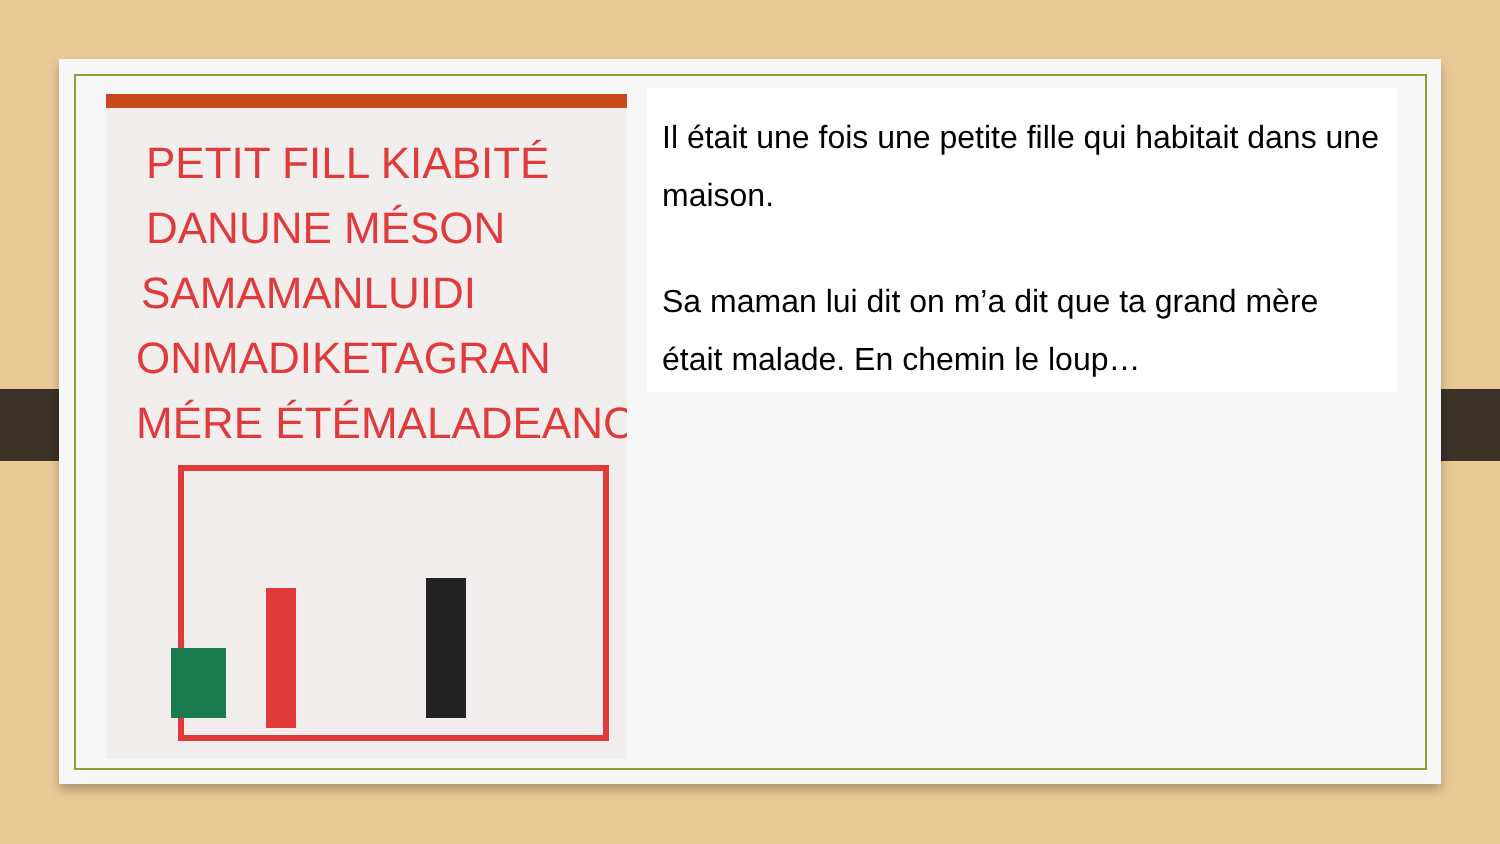PETIT FILL KIABITÉ
DANUNE MÉSON
SAMAMANLUIDI
ONMADIKETAGRAN
MÉRE ÉTÉMALADEANC
Il était une fois une petite fille qui habitait dans une maison.
Sa maman lui dit on m’a dit que ta grand mère était malade. En chemin le loup…